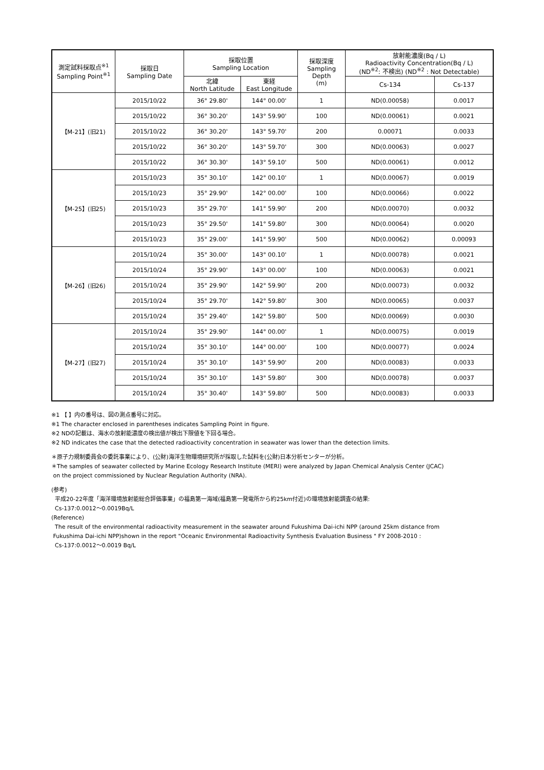| 測定試料採取点<sup>※1</sup> Sampling Point<sup>※1</sup> | 採取日 Sampling Date | 採取位置 Sampling Location | | 採取深度 Sampling Depth (m) | 放射能濃度(Bq / L) Radioactivity Concentration(Bq / L) (ND<sup>※2</sup>: 不検出) (ND<sup>※2</sup> : Not Detectable) | |
| --- | --- | --- | --- | --- | --- | --- |
| | | 北緯 North Latitude | 東経 East Longitude | | Cs-134 | Cs-137 |
| 【M-21】(旧21) | 2015/10/22 | 36° 29.80' | 144° 00.00' | 1 | ND(0.00058) | 0.0017 |
| | 2015/10/22 | 36° 30.20' | 143° 59.90' | 100 | ND(0.00061) | 0.0021 |
| | 2015/10/22 | 36° 30.20' | 143° 59.70' | 200 | 0.00071 | 0.0033 |
| | 2015/10/22 | 36° 30.20' | 143° 59.70' | 300 | ND(0.00063) | 0.0027 |
| | 2015/10/22 | 36° 30.30' | 143° 59.10' | 500 | ND(0.00061) | 0.0012 |
| 【M-25】(旧25) | 2015/10/23 | 35° 30.10' | 142° 00.10' | 1 | ND(0.00067) | 0.0019 |
| | 2015/10/23 | 35° 29.90' | 142° 00.00' | 100 | ND(0.00066) | 0.0022 |
| | 2015/10/23 | 35° 29.70' | 141° 59.90' | 200 | ND(0.00070) | 0.0032 |
| | 2015/10/23 | 35° 29.50' | 141° 59.80' | 300 | ND(0.00064) | 0.0020 |
| | 2015/10/23 | 35° 29.00' | 141° 59.90' | 500 | ND(0.00062) | 0.00093 |
| 【M-26】(旧26) | 2015/10/24 | 35° 30.00' | 143° 00.10' | 1 | ND(0.00078) | 0.0021 |
| | 2015/10/24 | 35° 29.90' | 143° 00.00' | 100 | ND(0.00063) | 0.0021 |
| | 2015/10/24 | 35° 29.90' | 142° 59.90' | 200 | ND(0.00073) | 0.0032 |
| | 2015/10/24 | 35° 29.70' | 142° 59.80' | 300 | ND(0.00065) | 0.0037 |
| | 2015/10/24 | 35° 29.40' | 142° 59.80' | 500 | ND(0.00069) | 0.0030 |
| 【M-27】(旧27) | 2015/10/24 | 35° 29.90' | 144° 00.00' | 1 | ND(0.00075) | 0.0019 |
| | 2015/10/24 | 35° 30.10' | 144° 00.00' | 100 | ND(0.00077) | 0.0024 |
| | 2015/10/24 | 35° 30.10' | 143° 59.90' | 200 | ND(0.00083) | 0.0033 |
| | 2015/10/24 | 35° 30.10' | 143° 59.80' | 300 | ND(0.00078) | 0.0037 |
| | 2015/10/24 | 35° 30.40' | 143° 59.80' | 500 | ND(0.00083) | 0.0033 |
※1 【 】内の番号は、図の測点番号に対応。
※1 The character enclosed in parentheses indicates Sampling Point in figure.
※2 NDの記載は、海水の放射能濃度の検出値が検出下限値を下回る場合。
※2 ND indicates the case that the detected radioactivity concentration in seawater was lower than the detection limits.
＊原子力規制委員会の委託事業により、(公財)海洋生物環境研究所が採取した試料を(公財)日本分析センターが分析。
＊The samples of seawater collected by Marine Ecology Research Institute (MERI) were analyzed by Japan Chemical Analysis Center (JCAC)
on the project commissioned by Nuclear Regulation Authority (NRA).
(参考)
平成20-22年度「海洋環境放射能総合評価事業」の福島第一海域(福島第一発電所から約25km付近)の環境放射能調査の結果:
Cs-137:0.0012～0.0019Bq/L
(Reference)
The result of the environmental radioactivity measurement in the seawater around Fukushima Dai-ichi NPP (around 25km distance from
Fukushima Dai-ichi NPP)shown in the report "Oceanic Environmental Radioactivity Synthesis Evaluation Business " FY 2008-2010 :
Cs-137:0.0012～0.0019 Bq/L